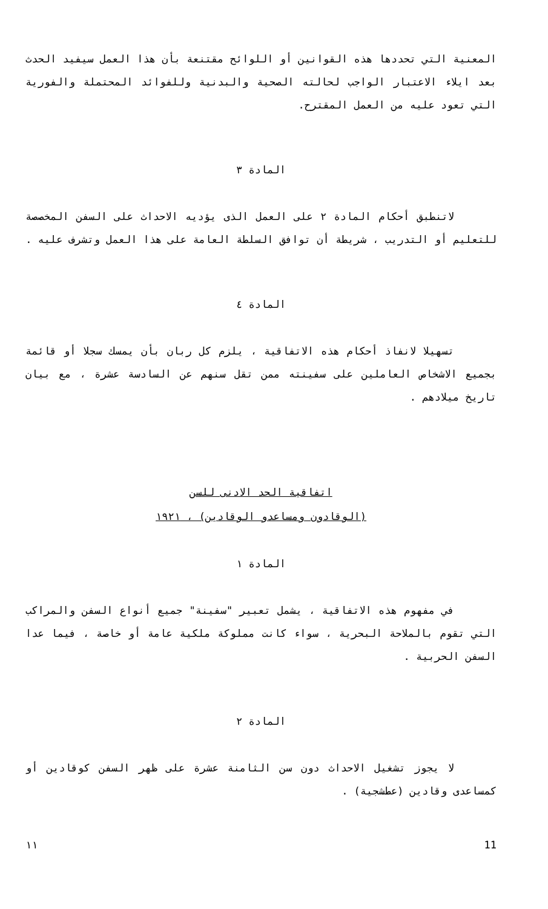المعنية التي تحددها هذه القوانين أو اللوائح مقتنعة بأن هذا العمل سيفيد الحدث بعد ايلاء الاعتبار الواجب لحالته الصحية والبدنية وللفوائد المحتملة والفورية التي تعود عليه من العمل المقترح.
المادة ٣
لاتنطبق أحكام المادة ٢ على العمل الذى يؤديه الاحداث على السفن المخصصة للتعليم أو التدريب ، شريطة أن توافق السلطة العامة على هذا العمل وتشرف عليه .
المادة ٤
تسهيلا لانفاذ أحكام هذه الاتفاقية ، يلزم كل ربان بأن يمسك سجلا أو قائمة بجميع الاشخاص العاملين على سفينته ممن تقل سنهم عن السادسة عشرة ، مع بيان تاريخ ميلادهم .
اتفاقية الحد الادنى للسن
(الوقادون ومساعدو الوقادين) ، ١٩٢١
المادة ١
في مفهوم هذه الاتفاقية ، يشمل تعبير "سفينة" جميع أنواع السفن والمراكب التي تقوم بالملاحة البحرية ، سواء كانت مملوكة ملكية عامة أو خاصة ، فيما عدا السفن الحربية .
المادة ٢
لا يجوز تشغيل الاحداث دون سن الثامنة عشرة على ظهر السفن كوقادين أو كمساعدى وقادين (عطشجية) .
١١ 11